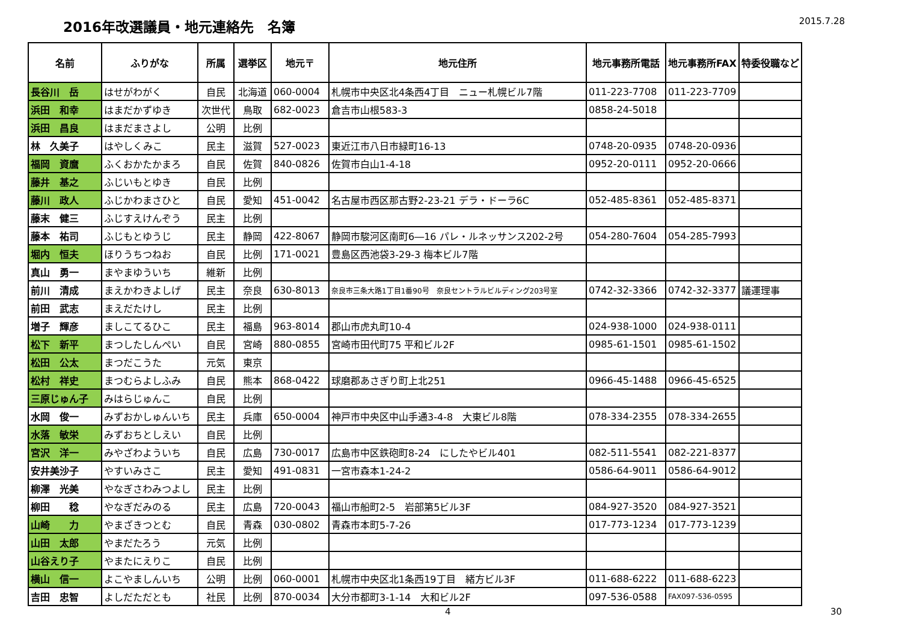2016年改選議員・地元連絡先　名簿
2015.7.28
| 名前 | ふりがな | 所属 | 選挙区 | 地元〒 | 地元住所 | 地元事務所電話 | 地元事務所FAX | 特委役職など |
| --- | --- | --- | --- | --- | --- | --- | --- | --- |
| 長谷川 岳 | はせがわがく | 自民 | 北海道 | 060-0004 | 札幌市中央区北4条西4丁目 ニュー札幌ビル7階 | 011-223-7708 | 011-223-7709 | |
| 浜田 和幸 | はまだかずゆき | 次世代 | 鳥取 | 682-0023 | 倉吉市山根583-3 | 0858-24-5018 | | |
| 浜田 昌良 | はまだまさよし | 公明 | 比例 | | | | | |
| 林 久美子 | はやしくみこ | 民主 | 滋賀 | 527-0023 | 東近江市八日市緑町16-13 | 0748-20-0935 | 0748-20-0936 | |
| 福岡 資麿 | ふくおかたかまろ | 自民 | 佐賀 | 840-0826 | 佐賀市白山1-4-18 | 0952-20-0111 | 0952-20-0666 | |
| 藤井 基之 | ふじいもとゆき | 自民 | 比例 | | | | | |
| 藤川 政人 | ふじかわまさひと | 自民 | 愛知 | 451-0042 | 名古屋市西区那古野2-23-21 デラ・ドーラ6C | 052-485-8361 | 052-485-8371 | |
| 藤末 健三 | ふじすえけんぞう | 民主 | 比例 | | | | | |
| 藤本 祐司 | ふじもとゆうじ | 民主 | 静岡 | 422-8067 | 静岡市駿河区南町6―16 パレ・ルネッサンス202-2号 | 054-280-7604 | 054-285-7993 | |
| 堀内 恒夫 | ほりうちつねお | 自民 | 比例 | 171-0021 | 豊島区西池袋3-29-3 梅本ビル7階 | | | |
| 真山 勇一 | まやまゆういち | 維新 | 比例 | | | | | |
| 前川 清成 | まえかわきよしげ | 民主 | 奈良 | 630-8013 | 奈良市三条大路1丁目1番90号 奈良セントラルビルディング203号室 | 0742-32-3366 | 0742-32-3377 | 議運理事 |
| 前田 武志 | まえだたけし | 民主 | 比例 | | | | | |
| 増子 輝彦 | ましこてるひこ | 民主 | 福島 | 963-8014 | 郡山市虎丸町10-4 | 024-938-1000 | 024-938-0111 | |
| 松下 新平 | まつしたしんぺい | 自民 | 宮崎 | 880-0855 | 宮崎市田代町75 平和ビル2F | 0985-61-1501 | 0985-61-1502 | |
| 松田 公太 | まつだこうた | 元気 | 東京 | | | | | |
| 松村 祥史 | まつむらよしふみ | 自民 | 熊本 | 868-0422 | 球磨郡あさぎり町上北251 | 0966-45-1488 | 0966-45-6525 | |
| 三原じゅん子 | みはらじゅんこ | 自民 | 比例 | | | | | |
| 水岡 俊一 | みずおかしゅんいち | 民主 | 兵庫 | 650-0004 | 神戸市中央区中山手通3-4-8 大東ビル8階 | 078-334-2355 | 078-334-2655 | |
| 水落 敏栄 | みずおちとしえい | 自民 | 比例 | | | | | |
| 宮沢 洋一 | みやざわよういち | 自民 | 広島 | 730-0017 | 広島市中区鉄砲町8-24 にしたやビル401 | 082-511-5541 | 082-221-8377 | |
| 安井美沙子 | やすいみさこ | 民主 | 愛知 | 491-0831 | 一宮市森本1-24-2 | 0586-64-9011 | 0586-64-9012 | |
| 柳澤 光美 | やなぎさわみつよし | 民主 | 比例 | | | | | |
| 柳田 稔 | やなぎだみのる | 民主 | 広島 | 720-0043 | 福山市船町2-5 岩部第5ビル3F | 084-927-3520 | 084-927-3521 | |
| 山崎 力 | やまざきつとむ | 自民 | 青森 | 030-0802 | 青森市本町5-7-26 | 017-773-1234 | 017-773-1239 | |
| 山田 太郎 | やまだたろう | 元気 | 比例 | | | | | |
| 山谷えり子 | やまたにえりこ | 自民 | 比例 | | | | | |
| 横山 信一 | よこやましんいち | 公明 | 比例 | 060-0001 | 札幌市中央区北1条西19丁目 緒方ビル3F | 011-688-6222 | 011-688-6223 | |
| 吉田 忠智 | よしだただとも | 社民 | 比例 | 870-0034 | 大分市都町3-1-14 大和ビル2F | 097-536-0588 | FAX097-536-0595 | |
4 30